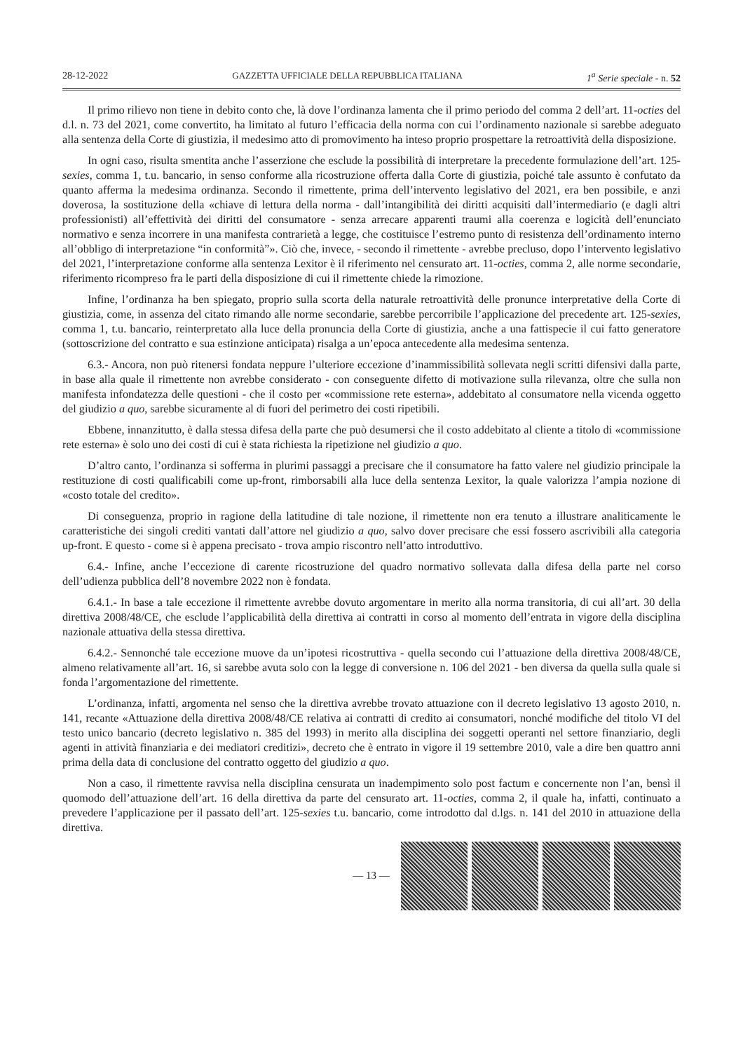28-12-2022 GAZZETTA UFFICIALE DELLA REPUBBLICA ITALIANA 1<sup>a</sup> Serie speciale - n. 52
Il primo rilievo non tiene in debito conto che, là dove l’ordinanza lamenta che il primo periodo del comma 2 dell’art. 11-octies del d.l. n. 73 del 2021, come convertito, ha limitato al futuro l’efficacia della norma con cui l’ordinamento nazionale si sarebbe adeguato alla sentenza della Corte di giustizia, il medesimo atto di promovimento ha inteso proprio prospettare la retroattività della disposizione.
In ogni caso, risulta smentita anche l’asserzione che esclude la possibilità di interpretare la precedente formulazione dell’art. 125-sexies, comma 1, t.u. bancario, in senso conforme alla ricostruzione offerta dalla Corte di giustizia, poiché tale assunto è confutato da quanto afferma la medesima ordinanza. Secondo il rimettente, prima dell’intervento legislativo del 2021, era ben possibile, e anzi doverosa, la sostituzione della «chiave di lettura della norma - dall’intangibilità dei diritti acquisiti dall’intermediario (e dagli altri professionisti) all’effettività dei diritti del consumatore - senza arrecare apparenti traumi alla coerenza e logicità dell’enunciato normativo e senza incorrere in una manifesta contrarietà a legge, che costituisce l’estremo punto di resistenza dell’ordinamento interno all’obbligo di interpretazione “in conformità”». Ciò che, invece, - secondo il rimettente - avrebbe precluso, dopo l’intervento legislativo del 2021, l’interpretazione conforme alla sentenza Lexitor è il riferimento nel censurato art. 11-octies, comma 2, alle norme secondarie, riferimento ricompreso fra le parti della disposizione di cui il rimettente chiede la rimozione.
Infine, l’ordinanza ha ben spiegato, proprio sulla scorta della naturale retroattività delle pronunce interpretative della Corte di giustizia, come, in assenza del citato rimando alle norme secondarie, sarebbe percorribile l’applicazione del precedente art. 125-sexies, comma 1, t.u. bancario, reinterpretato alla luce della pronuncia della Corte di giustizia, anche a una fattispecie il cui fatto generatore (sottoscrizione del contratto e sua estinzione anticipata) risalga a un’epoca antecedente alla medesima sentenza.
6.3.- Ancora, non può ritenersi fondata neppure l’ulteriore eccezione d’inammissibilità sollevata negli scritti difensivi dalla parte, in base alla quale il rimettente non avrebbe considerato - con conseguente difetto di motivazione sulla rilevanza, oltre che sulla non manifesta infondatezza delle questioni - che il costo per «commissione rete esterna», addebitato al consumatore nella vicenda oggetto del giudizio a quo, sarebbe sicuramente al di fuori del perimetro dei costi ripetibili.
Ebbene, innanzitutto, è dalla stessa difesa della parte che può desumersi che il costo addebitato al cliente a titolo di «commissione rete esterna» è solo uno dei costi di cui è stata richiesta la ripetizione nel giudizio a quo.
D’altro canto, l’ordinanza si sofferma in plurimi passaggi a precisare che il consumatore ha fatto valere nel giudizio principale la restituzione di costi qualificabili come up-front, rimborsabili alla luce della sentenza Lexitor, la quale valorizza l’ampia nozione di «costo totale del credito».
Di conseguenza, proprio in ragione della latitudine di tale nozione, il rimettente non era tenuto a illustrare analiticamente le caratteristiche dei singoli crediti vantati dall’attore nel giudizio a quo, salvo dover precisare che essi fossero ascrivibili alla categoria up-front. E questo - come si è appena precisato - trova ampio riscontro nell’atto introduttivo.
6.4.- Infine, anche l’eccezione di carente ricostruzione del quadro normativo sollevata dalla difesa della parte nel corso dell’udienza pubblica dell’8 novembre 2022 non è fondata.
6.4.1.- In base a tale eccezione il rimettente avrebbe dovuto argomentare in merito alla norma transitoria, di cui all’art. 30 della direttiva 2008/48/CE, che esclude l’applicabilità della direttiva ai contratti in corso al momento dell’entrata in vigore della disciplina nazionale attuativa della stessa direttiva.
6.4.2.- Sennonché tale eccezione muove da un’ipotesi ricostruttiva - quella secondo cui l’attuazione della direttiva 2008/48/CE, almeno relativamente all’art. 16, si sarebbe avuta solo con la legge di conversione n. 106 del 2021 - ben diversa da quella sulla quale si fonda l’argomentazione del rimettente.
L’ordinanza, infatti, argomenta nel senso che la direttiva avrebbe trovato attuazione con il decreto legislativo 13 agosto 2010, n. 141, recante «Attuazione della direttiva 2008/48/CE relativa ai contratti di credito ai consumatori, nonché modifiche del titolo VI del testo unico bancario (decreto legislativo n. 385 del 1993) in merito alla disciplina dei soggetti operanti nel settore finanziario, degli agenti in attività finanziaria e dei mediatori creditizi», decreto che è entrato in vigore il 19 settembre 2010, vale a dire ben quattro anni prima della data di conclusione del contratto oggetto del giudizio a quo.
Non a caso, il rimettente ravvisa nella disciplina censurata un inadempimento solo post factum e concernente non l’an, bensì il quomodo dell’attuazione dell’art. 16 della direttiva da parte del censurato art. 11-octies, comma 2, il quale ha, infatti, continuato a prevedere l’applicazione per il passato dell’art. 125-sexies t.u. bancario, come introdotto dal d.lgs. n. 141 del 2010 in attuazione della direttiva.
— 13 —